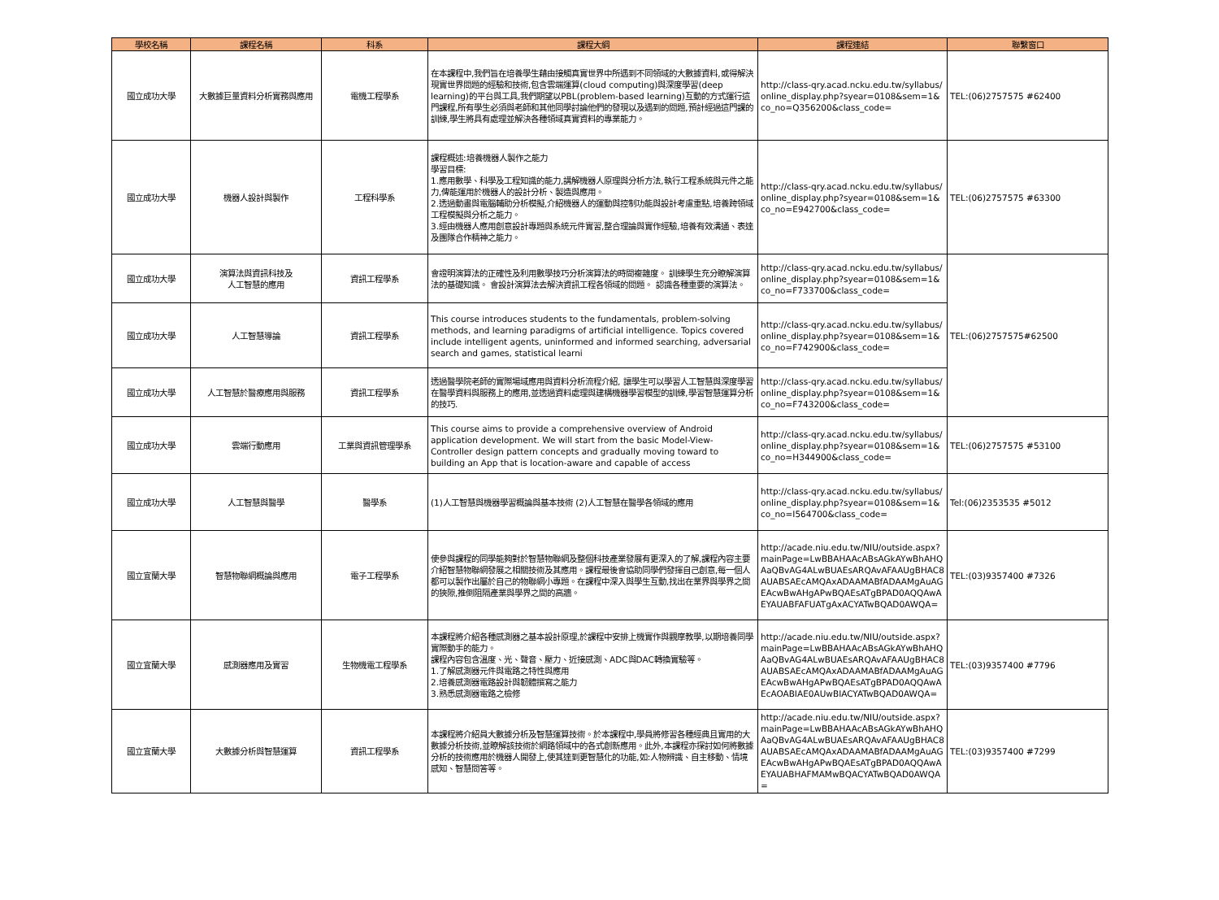| 學校名稱 | 課程名稱 | 科系 | 課程大綱 | 課程連結 | 聯繫窗口 |
| --- | --- | --- | --- | --- | --- |
| 國立成功大學 | 大數據巨量資料分析實務與應用 | 電機工程學系 | 在本課程中,我們旨在培養學生藉由接觸真實世界中所遇到不同領域的大數據資料,或得解決現實世界問題的經驗和技術,包含雲端運算(cloud computing)與深度學習(deep learning)的平台與工具,我們期望以PBL(problem-based learning)互動的方式運行這門課程,所有學生必須與老師和其他同學討論他們的發現以及遇到的問題,預計經過這門課的訓練,學生將具有處理並解決各種領域真實資料的專業能力。 | http://class-qry.acad.ncku.edu.tw/syllabus/online_display.php?syear=0108&sem=1&co_no=Q356200&class_code= | TEL:(06)2757575 #62400 |
| 國立成功大學 | 機器人設計與製作 | 工程科學系 | 課程概述:培養機器人製作之能力 學習目標: 1.應用數學、科學及工程知識的能力,講解機器人原理與分析方法,執行工程系統與元件之能力,俾能運用於機器人的設計分析、製造與應用。 2.透過動畫與電腦輔助分析模擬,介紹機器人的運動與控制功能與設計考慮重點,培養跨領域工程模擬與分析之能力。 3.經由機器人應用創意設計專題與系統元件實習,整合理論與實作經驗,培養有效溝通、表達及團隊合作精神之能力。 | http://class-qry.acad.ncku.edu.tw/syllabus/online_display.php?syear=0108&sem=1&co_no=E942700&class_code= | TEL:(06)2757575 #63300 |
| 國立成功大學 | 演算法與資訊科技及 人工智慧的應用 | 資訊工程學系 | 會證明演算法的正確性及利用數學技巧分析演算法的時間複雜度。 訓練學生充分瞭解演算法的基礎知識。 會設計演算法去解決資訊工程各領域的問題。 認識各種重要的演算法。 | http://class-qry.acad.ncku.edu.tw/syllabus/online_display.php?syear=0108&sem=1&co_no=F733700&class_code= | TEL:(06)2757575#62500 |
| 國立成功大學 | 人工智慧導論 | 資訊工程學系 | This course introduces students to the fundamentals, problem-solving methods, and learning paradigms of artificial intelligence. Topics covered include intelligent agents, uninformed and informed searching, adversarial search and games, statistical learni | http://class-qry.acad.ncku.edu.tw/syllabus/online_display.php?syear=0108&sem=1&co_no=F742900&class_code= | |
| 國立成功大學 | 人工智慧於醫療應用與服務 | 資訊工程學系 | 透過醫學院老師的實際場域應用與資料分析流程介紹, 讓學生可以學習人工智慧與深度學習在醫學資料與服務上的應用,並透過資料處理與建構機器學習模型的訓練,學習智慧運算分析的技巧. | http://class-qry.acad.ncku.edu.tw/syllabus/online_display.php?syear=0108&sem=1&co_no=F743200&class_code= | |
| 國立成功大學 | 雲端行動應用 | 工業與資訊管理學系 | This course aims to provide a comprehensive overview of Android application development. We will start from the basic Model-View-Controller design pattern concepts and gradually moving toward to building an App that is location-aware and capable of access | http://class-qry.acad.ncku.edu.tw/syllabus/online_display.php?syear=0108&sem=1&co_no=H344900&class_code= | TEL:(06)2757575 #53100 |
| 國立成功大學 | 人工智慧與醫學 | 醫學系 | (1)人工智慧與機器學習概論與基本技術 (2)人工智慧在醫學各領域的應用 | http://class-qry.acad.ncku.edu.tw/syllabus/online_display.php?syear=0108&sem=1&co_no=I564700&class_code= | Tel:(06)2353535 #5012 |
| 國立宜蘭大學 | 智慧物聯網概論與應用 | 電子工程學系 | 使參與課程的同學能夠對於智慧物聯網及整個科技產業發展有更深入的了解,課程內容主要介紹智慧物聯網發展之相關技術及其應用。課程最後會協助同學們發揮自己創意,每一個人都可以製作出屬於自己的物聯網小專題。在課程中深入與學生互動,找出在業界與學界之間的狹隙,推倒阻隔產業與學界之間的高牆。 | http://acade.niu.edu.tw/NIU/outside.aspx?mainPage=LwBBAHAAcABsAGkAYwBhAHQAaQBvAG4ALwBUAEsARQAvAFAAUgBHAC8AUABSAEcAMQAxADAAMABfADAAMgAuAGEAcwBwAHgAPwBQAEsATgBPAD0AQQAwAEYAUABFAFUATgAxACYATwBQAD0AWQA= | TEL:(03)9357400 #7326 |
| 國立宜蘭大學 | 感測器應用及實習 | 生物機電工程學系 | 本課程將介紹各種感測器之基本設計原理,於課程中安排上機實作與觀摩教學,以期培養同學實際動手的能力。 課程內容包含溫度、光、聲音、壓力、近接感測、ADC與DAC轉換實驗等。 1.了解感測器元件與電路之特性與應用 2.培養感測器電路設計與韌體撰寫之能力 3.熟悉感測器電路之檢修 | http://acade.niu.edu.tw/NIU/outside.aspx?mainPage=LwBBAHAAcABsAGkAYwBhAHQAaQBvAG4ALwBUAEsARQAvAFAAUgBHAC8AUABSAEcAMQAxADAAMABfADAAMgAuAGEAcwBwAHgAPwBQAEsATgBPAD0AQQAwAEcAOABIAE0AUwBIACYATwBQAD0AWQA= | TEL:(03)9357400 #7796 |
| 國立宜蘭大學 | 大數據分析與智慧運算 | 資訊工程學系 | 本課程將介紹員大數據分析及智慧運算技術。於本課程中,學員將修習各種經典且實用的大數據分析技術,並瞭解該技術於網路領域中的各式創新應用。此外,本課程亦探討如何將數據分析的技術應用於機器人開發上,使其達到更智慧化的功能,如:人物辨識、自主移動、情境感知、智慧問答等。 | http://acade.niu.edu.tw/NIU/outside.aspx?mainPage=LwBBAHAAcABsAGkAYwBhAHQAaQBvAG4ALwBUAEsARQAvAFAAUgBHAC8AUABSAEcAMQAxADAAMABfADAAMgAuAGEAcwBwAHgAPwBQAEsATgBPAD0AQQAwAEYAUABHAFMAMwBQACYATwBQAD0AWQA= | TEL:(03)9357400 #7299 |